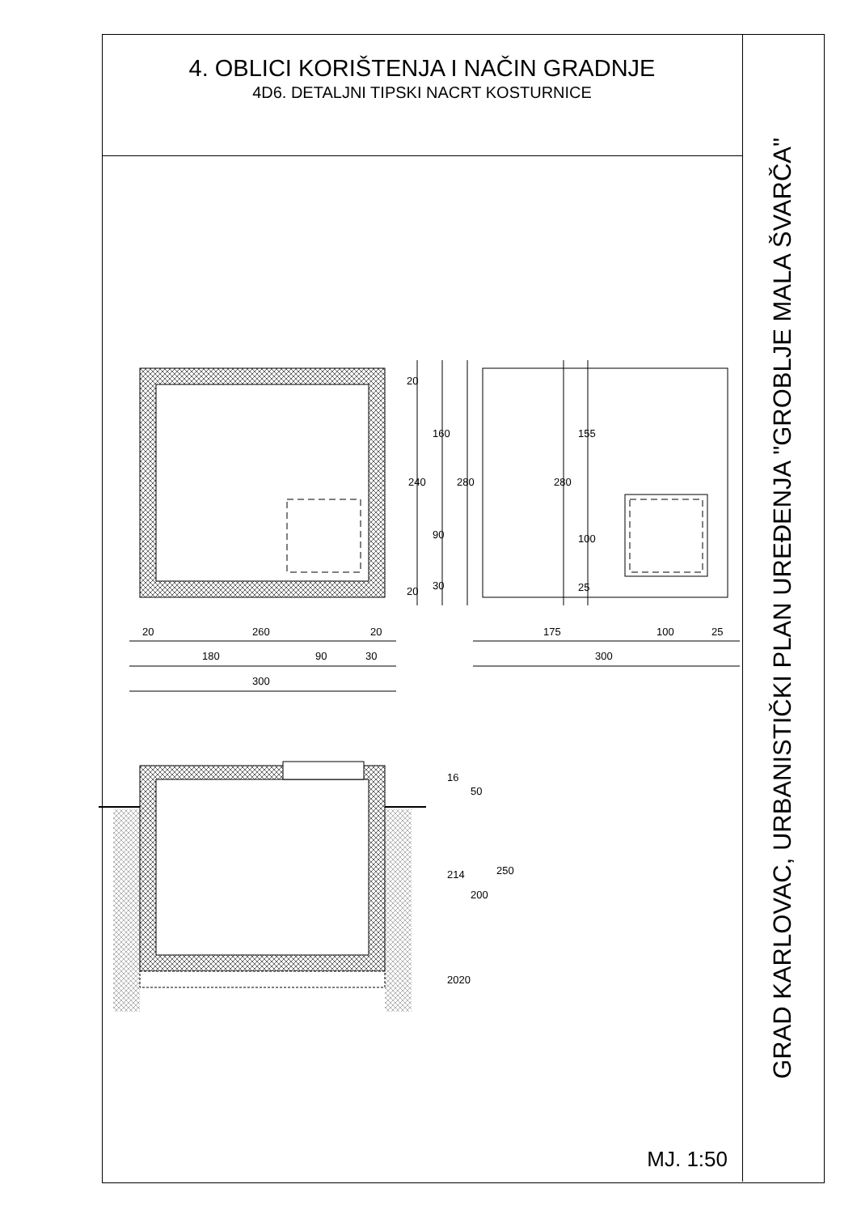4. OBLICI KORIŠTENJA I NAČIN GRADNJE
4D6. DETALJNI TIPSKI NACRT KOSTURNICE
MJ. 1:50
GRAD KARLOVAC, URBANISTIČKI PLAN UREĐENJA "GROBLJE MALA ŠVARČA"
20
260
20
180
90
30
300
175
100
25
300
20
240
160
280
90
30
20
280
155
100
25
16
50
214
200
250
2020